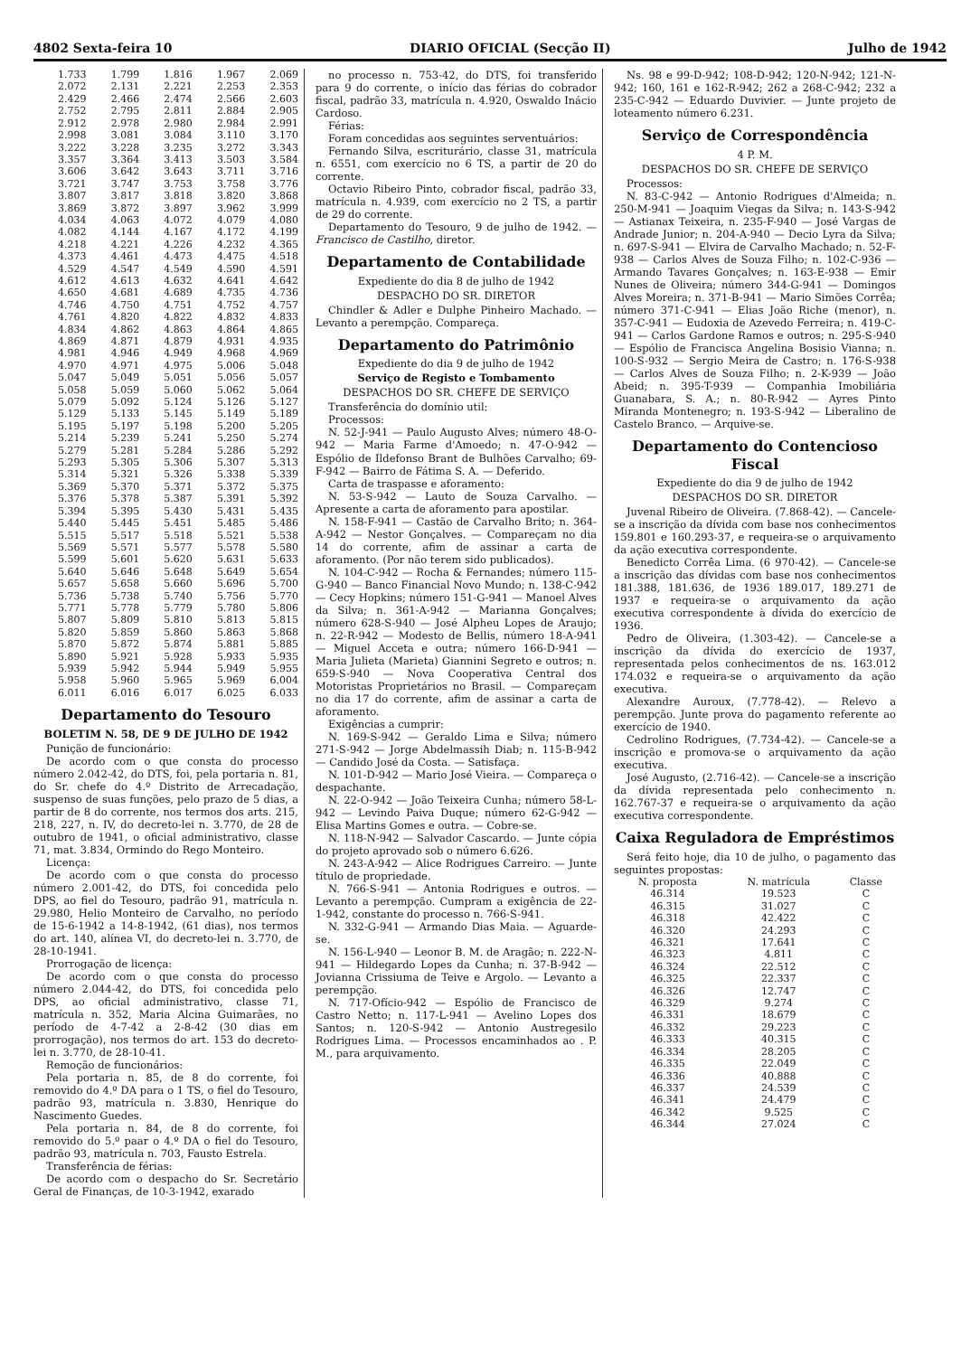4802 Sexta-feira 10 DIARIO OFICIAL (Secção II) Julho de 1942
| 1.733 | 1.799 | 1.816 | 1.967 | 2.069 |
| 2.072 | 2.131 | 2.221 | 2.253 | 2.353 |
| 2.429 | 2.466 | 2.474 | 2.566 | 2.603 |
| 2.752 | 2.795 | 2.811 | 2.884 | 2.905 |
| 2.912 | 2.978 | 2.980 | 2.984 | 2.991 |
| 2.998 | 3.081 | 3.084 | 3.110 | 3.170 |
| 3.222 | 3.228 | 3.235 | 3.272 | 3.343 |
| 3.357 | 3.364 | 3.413 | 3.503 | 3.584 |
| 3.606 | 3.642 | 3.643 | 3.711 | 3.716 |
| 3.721 | 3.747 | 3.753 | 3.758 | 3.776 |
| 3.807 | 3.817 | 3.818 | 3.820 | 3.868 |
| 3.869 | 3.872 | 3.897 | 3.962 | 3.999 |
| 4.034 | 4.063 | 4.072 | 4.079 | 4.080 |
| 4.082 | 4.144 | 4.167 | 4.172 | 4.199 |
| 4.218 | 4.221 | 4.226 | 4.232 | 4.365 |
| 4.373 | 4.461 | 4.473 | 4.475 | 4.518 |
| 4.529 | 4.547 | 4.549 | 4.590 | 4.591 |
| 4.612 | 4.613 | 4.632 | 4.641 | 4.642 |
| 4.650 | 4.681 | 4.689 | 4.735 | 4.736 |
| 4.746 | 4.750 | 4.751 | 4.752 | 4.757 |
| 4.761 | 4.820 | 4.822 | 4.832 | 4.833 |
| 4.834 | 4.862 | 4.863 | 4.864 | 4.865 |
| 4.869 | 4.871 | 4.879 | 4.931 | 4.935 |
| 4.981 | 4.946 | 4.949 | 4.968 | 4.969 |
| 4.970 | 4.971 | 4.975 | 5.006 | 5.048 |
| 5.047 | 5.049 | 5.051 | 5.056 | 5.057 |
| 5.058 | 5.059 | 5.060 | 5.062 | 5.064 |
| 5.079 | 5.092 | 5.124 | 5.126 | 5.127 |
| 5.129 | 5.133 | 5.145 | 5.149 | 5.189 |
| 5.195 | 5.197 | 5.198 | 5.200 | 5.205 |
| 5.214 | 5.239 | 5.241 | 5.250 | 5.274 |
| 5.279 | 5.281 | 5.284 | 5.286 | 5.292 |
| 5.293 | 5.305 | 5.306 | 5.307 | 5.313 |
| 5.314 | 5.321 | 5.326 | 5.338 | 5.339 |
| 5.369 | 5.370 | 5.371 | 5.372 | 5.375 |
| 5.376 | 5.378 | 5.387 | 5.391 | 5.392 |
| 5.394 | 5.395 | 5.430 | 5.431 | 5.435 |
| 5.440 | 5.445 | 5.451 | 5.485 | 5.486 |
| 5.515 | 5.517 | 5.518 | 5.521 | 5.538 |
| 5.569 | 5.571 | 5.577 | 5.578 | 5.580 |
| 5.599 | 5.601 | 5.620 | 5.631 | 5.633 |
| 5.640 | 5.646 | 5.648 | 5.649 | 5.654 |
| 5.657 | 5.658 | 5.660 | 5.696 | 5.700 |
| 5.736 | 5.738 | 5.740 | 5.756 | 5.770 |
| 5.771 | 5.778 | 5.779 | 5.780 | 5.806 |
| 5.807 | 5.809 | 5.810 | 5.813 | 5.815 |
| 5.820 | 5.859 | 5.860 | 5.863 | 5.868 |
| 5.870 | 5.872 | 5.874 | 5.881 | 5.885 |
| 5.890 | 5.921 | 5.928 | 5.933 | 5.935 |
| 5.939 | 5.942 | 5.944 | 5.949 | 5.955 |
| 5.958 | 5.960 | 5.965 | 5.969 | 6.004 |
| 6.011 | 6.016 | 6.017 | 6.025 | 6.033 |
Departamento do Tesouro
BOLETIM N. 58, DE 9 DE JULHO DE 1942
Punição de funcionário:
De acordo com o que consta do processo número 2.042-42, do DTS, foi, pela portaria n. 81, do Sr. chefe do 4.º Distrito de Arrecadação, suspenso de suas funções, pelo prazo de 5 dias, a partir de 8 do corrente, nos termos dos arts. 215, 218, 227, n. IV, do decreto-lei n. 3.770, de 28 de outubro de 1941, o oficial administrativo, classe 71, mat. 3.834, Ormindo do Rego Monteiro.
Licença:
De acordo com o que consta do processo número 2.001-42, do DTS, foi concedida pelo DPS, ao fiel do Tesouro, padrão 91, matrícula n. 29.980, Helio Monteiro de Carvalho, no período de 15-6-1942 a 14-8-1942, (61 dias), nos termos do art. 140, alínea VI, do decreto-lei n. 3.770, de 28-10-1941.
Prorrogação de licença:
De acordo com o que consta do processo número 2.044-42, do DTS, foi concedida pelo DPS, ao oficial administrativo, classe 71, matrícula n. 352, Maria Alcina Guimarães, no período de 4-7-42 a 2-8-42 (30 dias em prorrogação), nos termos do art. 153 do decreto-lei n. 3.770, de 28-10-41.
Remoção de funcionários:
Pela portaria n. 85, de 8 do corrente, foi removido do 4.º DA para o 1 TS, o fiel do Tesouro, padrão 93, matrícula n. 3.830, Henrique do Nascimento Guedes.
Pela portaria n. 84, de 8 do corrente, foi removido do 5.º paar o 4.º DA o fiel do Tesouro, padrão 93, matrícula n. 703, Fausto Estrela.
Transferência de férias:
De acordo com o despacho do Sr. Secretário Geral de Finanças, de 10-3-1942, exarado
no processo n. 753-42, do DTS, foi transferido para 9 do corrente, o início das férias do cobrador fiscal, padrão 33, matrícula n. 4.920, Oswaldo Inácio Cardoso.
Férias:
Foram concedidas aos seguintes serventuários:
Fernando Silva, escriturário, classe 31, matrícula n. 6551, com exercício no 6 TS, a partir de 20 do corrente.
Octavio Ribeiro Pinto, cobrador fiscal, padrão 33, matrícula n. 4.939, com exercício no 2 TS, a partir de 29 do corrente.
Departamento do Tesouro, 9 de julho de 1942. — Francisco de Castilho, diretor.
Departamento de Contabilidade
Expediente do dia 8 de julho de 1942
DESPACHO DO SR. DIRETOR
Chindler & Adler e Dulphe Pinheiro Machado. — Levanto a perempção. Compareça.
Departamento do Patrimônio
Expediente do dia 9 de julho de 1942
Serviço de Registo e Tombamento
DESPACHOS DO SR. CHEFE DE SERVIÇO
Transferência do domínio util:
Processos:
N. 52-J-941 — Paulo Augusto Alves; número 48-O-942 — Maria Farme d'Amoedo; n. 47-O-942 — Espólio de Ildefonso Brant de Bulhões Carvalho; 69-F-942 — Bairro de Fátima S. A. — Deferido.
Carta de traspasse e aforamento:
N. 53-S-942 — Lauto de Souza Carvalho. — Apresente a carta de aforamento para apostilar.
N. 158-F-941 — Castão de Carvalho Brito; n. 364-A-942 — Nestor Gonçalves. — Compareçam no dia 14 do corrente, afim de assinar a carta de aforamento. (Por não terem sido publicados).
N. 104-C-942 — Rocha & Fernandes; número 115-G-940 — Banco Financial Novo Mundo; n. 138-C-942 — Cecy Hopkins; número 151-G-941 — Manoel Alves da Silva; n. 361-A-942 — Marianna Gonçalves; número 628-S-940 — José Alpheu Lopes de Araujo; n. 22-R-942 — Modesto de Bellis, número 18-A-941 — Miguel Acceta e outra; número 166-D-941 — Maria Julieta (Marieta) Giannini Segreto e outros; n. 659-S-940 — Nova Cooperativa Central dos Motoristas Proprietários no Brasil. — Compareçam no dia 17 do corrente, afim de assinar a carta de aforamento.
Exigências a cumprir:
N. 169-S-942 — Geraldo Lima e Silva; número 271-S-942 — Jorge Abdelmassih Diab; n. 115-B-942 — Candido José da Costa. — Satisfaça.
N. 101-D-942 — Mario José Vieira. — Compareça o despachante.
N. 22-O-942 — João Teixeira Cunha; número 58-L-942 — Levindo Paiva Duque; número 62-G-942 — Elisa Martins Gomes e outra. — Cobre-se.
N. 118-N-942 — Salvador Cascardo. — Junte cópia do projeto aprovado sob o número 6.626.
N. 243-A-942 — Alice Rodrigues Carreiro. — Junte título de propriedade.
N. 766-S-941 — Antonia Rodrigues e outros. — Levanto a perempção. Cumpram a exigência de 22-1-942, constante do processo n. 766-S-941.
N. 332-G-941 — Armando Dias Maia. — Aguarde-se.
N. 156-L-940 — Leonor B. M. de Aragão; n. 222-N-941 — Hildegardo Lopes da Cunha; n. 37-B-942 — Jovianna Crissiuma de Teive e Argolo. — Levanto a perempção.
N. 717-Ofício-942 — Espólio de Francisco de Castro Netto; n. 117-L-941 — Avelino Lopes dos Santos; n. 120-S-942 — Antonio Austregesilo Rodrigues Lima. — Processos encaminhados ao . P. M., para arquivamento.
Ns. 98 e 99-D-942; 108-D-942; 120-N-942; 121-N-942; 160, 161 e 162-R-942; 262 a 268-C-942; 232 a 235-C-942 — Eduardo Duvivier. — Junte projeto de loteamento número 6.231.
Serviço de Correspondência
4 P. M.
DESPACHOS DO SR. CHEFE DE SERVIÇO
Processos:
N. 83-C-942 — Antonio Rodrigues d'Almeida; n. 250-M-941 — Joaquim Viegas da Silva; n. 143-S-942 — Astianax Teixeira, n. 235-F-940 — José Vargas de Andrade Junior; n. 204-A-940 — Decio Lyra da Silva; n. 697-S-941 — Elvira de Carvalho Machado; n. 52-F-938 — Carlos Alves de Souza Filho; n. 102-C-936 — Armando Tavares Gonçalves; n. 163-E-938 — Emir Nunes de Oliveira; número 344-G-941 — Domingos Alves Moreira; n. 371-B-941 — Mario Simões Corrêa; número 371-C-941 — Elias João Riche (menor), n. 357-C-941 — Eudoxia de Azevedo Ferreira; n. 419-C-941 — Carlos Gardone Ramos e outros; n. 295-S-940 — Espólio de Francisca Angelina Bosisio Vianna; n. 100-S-932 — Sergio Meira de Castro; n. 176-S-938 — Carlos Alves de Souza Filho; n. 2-K-939 — João Abeid; n. 395-T-939 — Companhia Imobiliária Guanabara, S. A.; n. 80-R-942 — Ayres Pinto Miranda Montenegro; n. 193-S-942 — Liberalino de Castelo Branco. — Arquive-se.
Departamento do Contencioso Fiscal
Expediente do dia 9 de julho de 1942
DESPACHOS DO SR. DIRETOR
Juvenal Ribeiro de Oliveira. (7.868-42). — Cancele-se a inscrição da dívida com base nos conhecimentos 159.801 e 160.293-37, e requeira-se o arquivamento da ação executiva correspondente.
Benedicto Corrêa Lima. (6 970-42). — Cancele-se a inscrição das dívidas com base nos conhecimentos 181.388, 181.636, de 1936 189.017, 189.271 de 1937 e requeira-se o arquivamento da ação executiva correspondente à dívida do exercício de 1936.
Pedro de Oliveira, (1.303-42). — Cancele-se a inscrição da dívida do exercício de 1937, representada pelos conhecimentos de ns. 163.012 174.032 e requeira-se o arquivamento da ação executiva.
Alexandre Auroux, (7.778-42). — Relevo a perempção. Junte prova do pagamento referente ao exercício de 1940.
Cedrolino Rodrigues, (7.734-42). — Cancele-se a inscrição e promova-se o arquivamento da ação executiva.
José Augusto, (2.716-42). — Cancele-se a inscrição da dívida representada pelo conhecimento n. 162.767-37 e requeira-se o arquivamento da ação executiva correspondente.
Caixa Reguladora de Empréstimos
Será feito hoje, dia 10 de julho, o pagamento das seguintes propostas:
| N. proposta | N. matrícula | Classe |
| --- | --- | --- |
| 46.314 | 19.523 | C |
| 46.315 | 31.027 | C |
| 46.318 | 42.422 | C |
| 46.320 | 24.293 | C |
| 46.321 | 17.641 | C |
| 46.323 | 4.811 | C |
| 46.324 | 22.512 | C |
| 46.325 | 22.337 | C |
| 46.326 | 12.747 | C |
| 46.329 | 9.274 | C |
| 46.331 | 18.679 | C |
| 46.332 | 29.223 | C |
| 46.333 | 40.315 | C |
| 46.334 | 28.205 | C |
| 46.335 | 22.049 | C |
| 46.336 | 40.888 | C |
| 46.337 | 24.539 | C |
| 46.341 | 24.479 | C |
| 46.342 | 9.525 | C |
| 46.344 | 27.024 | C |